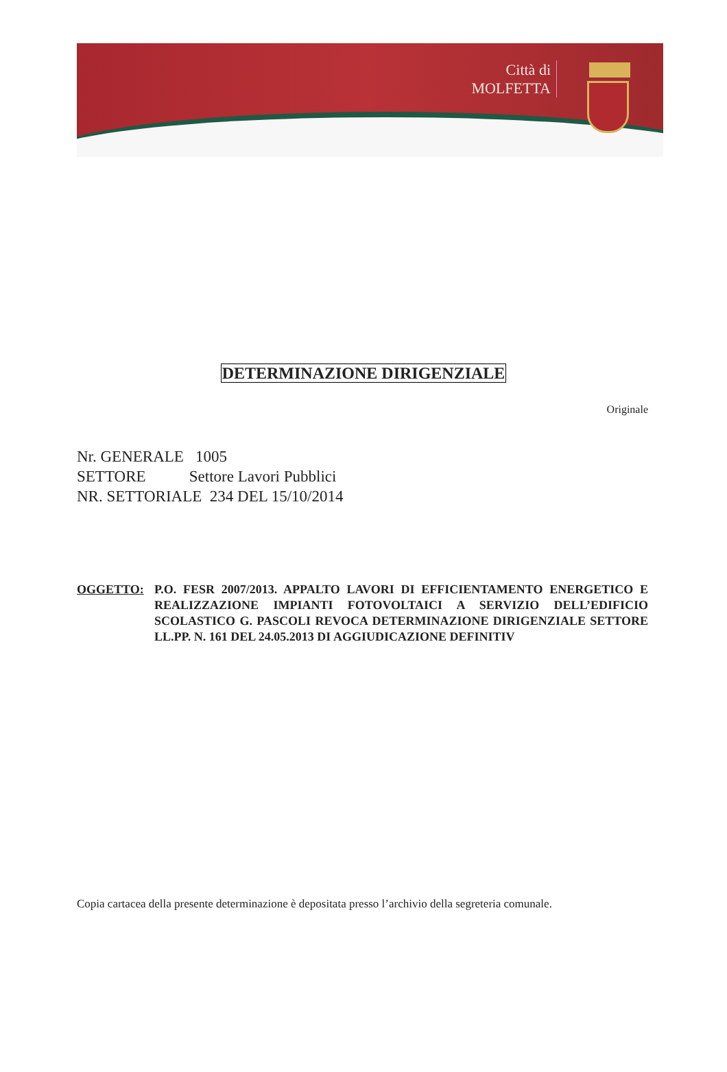Città di
MOLFETTA
DETERMINAZIONE DIRIGENZIALE
Originale
Nr. GENERALE 1005
SETTORE Settore Lavori Pubblici
NR. SETTORIALE 234 DEL 15/10/2014
OGGETTO: P.O. FESR 2007/2013. APPALTO LAVORI DI EFFICIENTAMENTO ENERGETICO E REALIZZAZIONE IMPIANTI FOTOVOLTAICI A SERVIZIO DELL’EDIFICIO SCOLASTICO G. PASCOLI REVOCA DETERMINAZIONE DIRIGENZIALE SETTORE LL.PP. N. 161 DEL 24.05.2013 DI AGGIUDICAZIONE DEFINITIV
Copia cartacea della presente determinazione è depositata presso l’archivio della segreteria comunale.